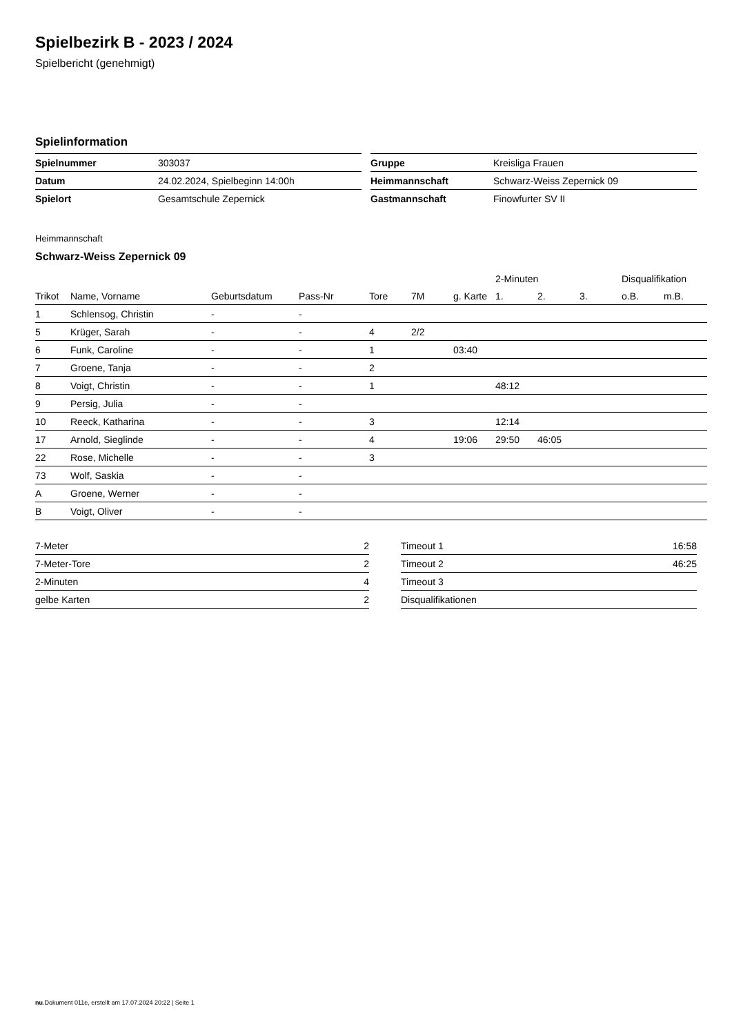Spielbezirk B - 2023 / 2024
Spielbericht (genehmigt)
Spielinformation
| Spielnummer | 303037 |
| Datum | 24.02.2024, Spielbeginn 14:00h |
| Spielort | Gesamtschule Zepernick |
| Gruppe | Kreisliga Frauen |
| Heimmannschaft | Schwarz-Weiss Zepernick 09 |
| Gastmannschaft | Finowfurter SV II |
Heimmannschaft
Schwarz-Weiss Zepernick 09
| | | | | | | | 2-Minuten | | | Disqualifikation | |
| --- | --- | --- | --- | --- | --- | --- | --- | --- | --- | --- | --- |
| Trikot | Name, Vorname | Geburtsdatum | Pass-Nr | Tore | 7M | g. Karte | 1. | 2. | 3. | o.B. | m.B. |
| 1 | Schlensog, Christin | - | - | | | | | | | | |
| 5 | Krüger, Sarah | - | - | 4 | 2/2 | | | | | | |
| 6 | Funk, Caroline | - | - | 1 | | 03:40 | | | | | |
| 7 | Groene, Tanja | - | - | 2 | | | | | | | |
| 8 | Voigt, Christin | - | - | 1 | | | 48:12 | | | | |
| 9 | Persig, Julia | - | - | | | | | | | | |
| 10 | Reeck, Katharina | - | - | 3 | | | 12:14 | | | | |
| 17 | Arnold, Sieglinde | - | - | 4 | | 19:06 | 29:50 | 46:05 | | | |
| 22 | Rose, Michelle | - | - | 3 | | | | | | | |
| 73 | Wolf, Saskia | - | - | | | | | | | | |
| A | Groene, Werner | - | - | | | | | | | | |
| B | Voigt, Oliver | - | - | | | | | | | | |
| 7-Meter | 2 |
| 7-Meter-Tore | 2 |
| 2-Minuten | 4 |
| gelbe Karten | 2 |
| Timeout 1 | 16:58 |
| Timeout 2 | 46:25 |
| Timeout 3 | |
| Disqualifikationen | |
nu.Dokument 011e, erstellt am 17.07.2024 20:22 | Seite 1